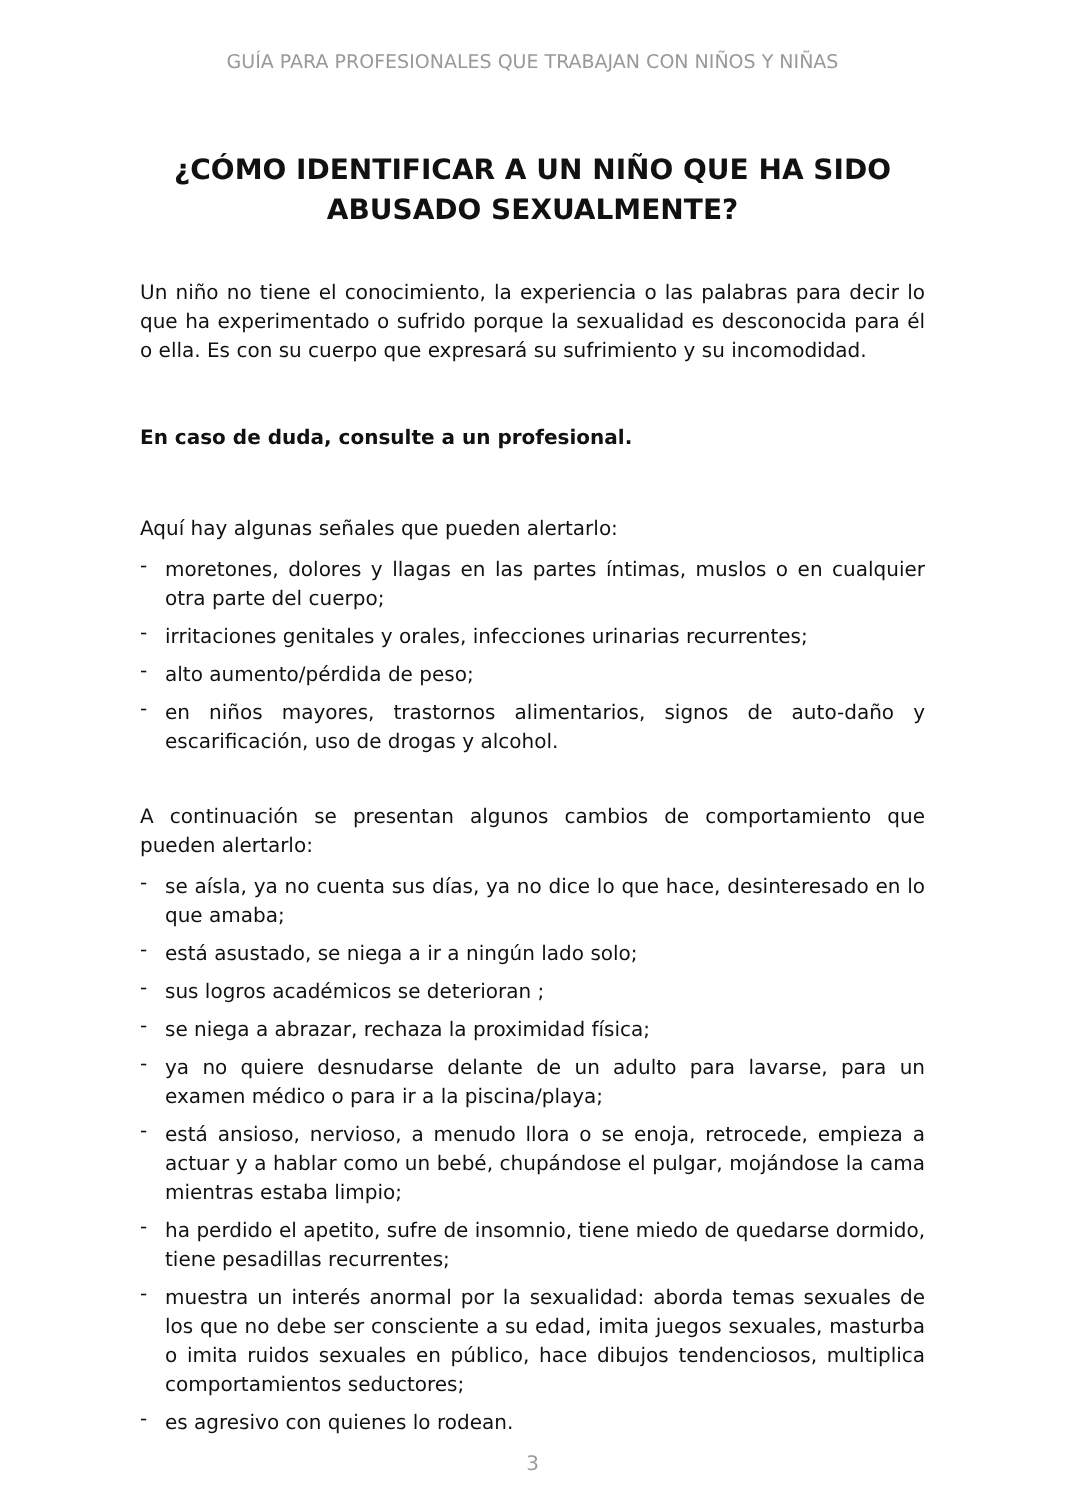GUÍA PARA PROFESIONALES QUE TRABAJAN CON NIÑOS Y NIÑAS
¿CÓMO IDENTIFICAR A UN NIÑO QUE HA SIDO
ABUSADO SEXUALMENTE?
Un niño no tiene el conocimiento, la experiencia o las palabras para decir lo que ha experimentado o sufrido porque la sexualidad es desconocida para él o ella. Es con su cuerpo que expresará su sufrimiento y su incomodidad.
En caso de duda, consulte a un profesional.
Aquí hay algunas señales que pueden alertarlo:
- moretones, dolores y llagas en las partes íntimas, muslos o en cualquier otra parte del cuerpo;
- irritaciones genitales y orales, infecciones urinarias recurrentes;
- alto aumento/pérdida de peso;
- en niños mayores, trastornos alimentarios, signos de auto-daño y escarificación, uso de drogas y alcohol.
A continuación se presentan algunos cambios de comportamiento que pueden alertarlo:
- se aísla, ya no cuenta sus días, ya no dice lo que hace, desinteresado en lo que amaba;
- está asustado, se niega a ir a ningún lado solo;
- sus logros académicos se deterioran ;
- se niega a abrazar, rechaza la proximidad física;
- ya no quiere desnudarse delante de un adulto para lavarse, para un examen médico o para ir a la piscina/playa;
- está ansioso, nervioso, a menudo llora o se enoja, retrocede, empieza a actuar y a hablar como un bebé, chupándose el pulgar, mojándose la cama mientras estaba limpio;
- ha perdido el apetito, sufre de insomnio, tiene miedo de quedarse dormido, tiene pesadillas recurrentes;
- muestra un interés anormal por la sexualidad: aborda temas sexuales de los que no debe ser consciente a su edad, imita juegos sexuales, masturba o imita ruidos sexuales en público, hace dibujos tendenciosos, multiplica comportamientos seductores;
- es agresivo con quienes lo rodean.
3